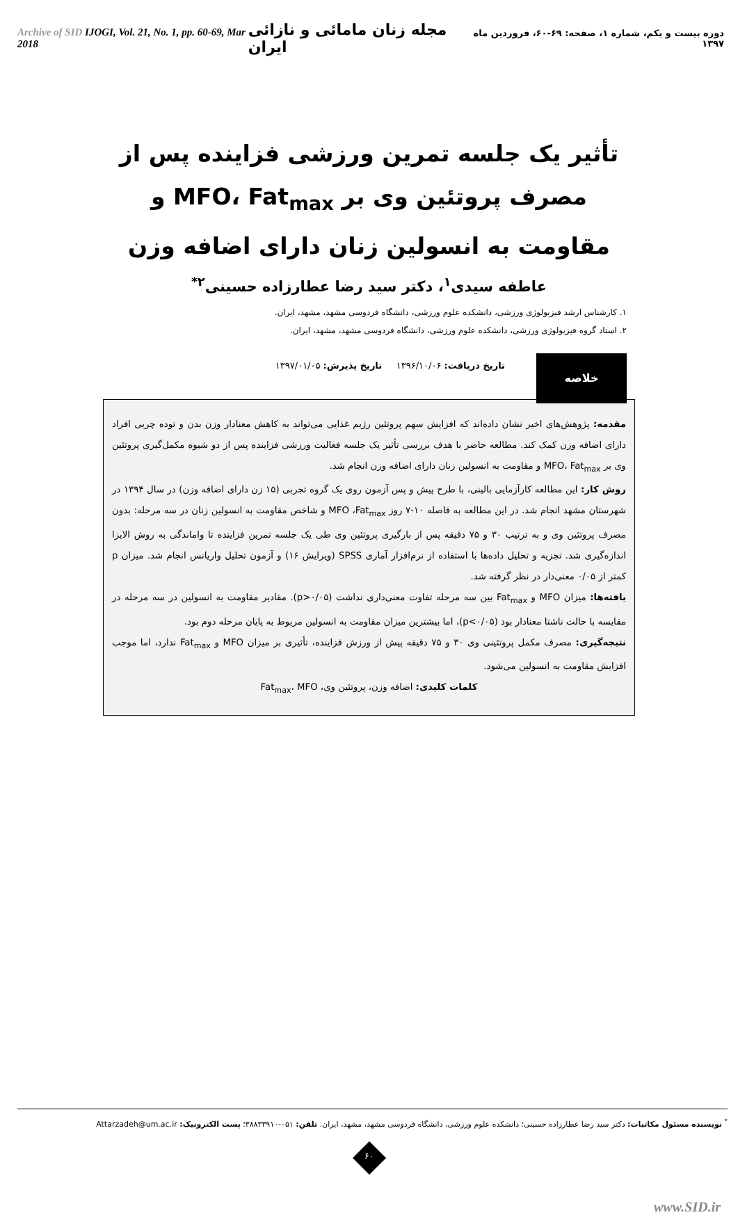Archive of SID IJOGI, Vol. 21, No. 1, pp. 60-69, Mar 2018
مجله زنان مامائی و نازائی ایران
دوره بیست و یکم، شماره ۱، صفحه: ۶۹-۶۰، فروردین ماه ۱۳۹۷
تأثیر یک جلسه تمرین ورزشی فزاینده پس از مصرف پروتئین وی بر MFO، Fat<sub>max</sub> و مقاومت به انسولین زنان دارای اضافه وزن
عاطفه سیدی<sup>۱</sup>، دکتر سید رضا عطارزاده حسینی<sup>۲*</sup>
۱. کارشناس ارشد فیزیولوژی ورزشی، دانشکده علوم ورزشی، دانشگاه فردوسی مشهد، مشهد، ایران.
۲. استاد گروه فیزیولوژی ورزشی، دانشکده علوم ورزشی، دانشگاه فردوسی مشهد، مشهد، ایران.
خلاصه
تاریخ دریافت: ۱۳۹۶/۱۰/۰۶ تاریخ پذیرش: ۱۳۹۷/۰۱/۰۵
مقدمه: پژوهش‌های اخیر نشان داده‌اند که افزایش سهم پروتئین رژیم غذایی می‌تواند به کاهش معنادار وزن بدن و توده چربی افراد دارای اضافه وزن کمک کند. مطالعه حاضر با هدف بررسی تأثیر یک جلسه فعالیت ورزشی فزاینده پس از دو شیوه مکمل‌گیری پروتئین وی بر MFO، Fat<sub>max</sub> و مقاومت به انسولین زنان دارای اضافه وزن انجام شد.
روش کار: این مطالعه کارآزمایی بالینی، با طرح پیش و پس آزمون روی یک گروه تجربی (۱۵ زن دارای اضافه وزن) در سال ۱۳۹۴ در شهرستان مشهد انجام شد. در این مطالعه به فاصله ۱۰-۷ روز MFO ،Fat<sub>max</sub> و شاخص مقاومت به انسولین زنان در سه مرحله: بدون مصرف پروتئین وی و به ترتیب ۳۰ و ۷۵ دقیقه پس از بارگیری پروتئین وی طی یک جلسه تمرین فزاینده تا واماندگی به روش الایزا اندازه‌گیری شد. تجزیه و تحلیل داده‌ها با استفاده از نرم‌افزار آماری SPSS (ویرایش ۱۶) و آزمون تحلیل واریانس انجام شد. میزان p کمتر از ۰/۰۵ معنی‌دار در نظر گرفته شد.
یافته‌ها: میزان MFO و Fat<sub>max</sub> بین سه مرحله تفاوت معنی‌داری نداشت (p>۰/۰۵). مقادیر مقاومت به انسولین در سه مرحله در مقایسه با حالت ناشتا معنادار بود (p<۰/۰۵)، اما بیشترین میزان مقاومت به انسولین مربوط به پایان مرحله دوم بود.
نتیجه‌گیری: مصرف مکمل پروتئینی وی ۳۰ و ۷۵ دقیقه پیش از ورزش فزاینده، تأثیری بر میزان MFO و Fat<sub>max</sub> ندارد، اما موجب افزایش مقاومت به انسولین می‌شود.
کلمات کلیدی: اضافه وزن، پروتئین وی، Fat<sub>max</sub>، MFO
<sup>*</sup> نویسنده مسئول مکاتبات: دکتر سید رضا عطارزاده حسینی؛ دانشکده علوم ورزشی، دانشگاه فردوسی مشهد، مشهد، ایران. تلفن: ۰۵۱-۳۸۸۳۳۹۱۰؛ پست الکترونیک: Attarzadeh@um.ac.ir
۶۰
www.SID.ir